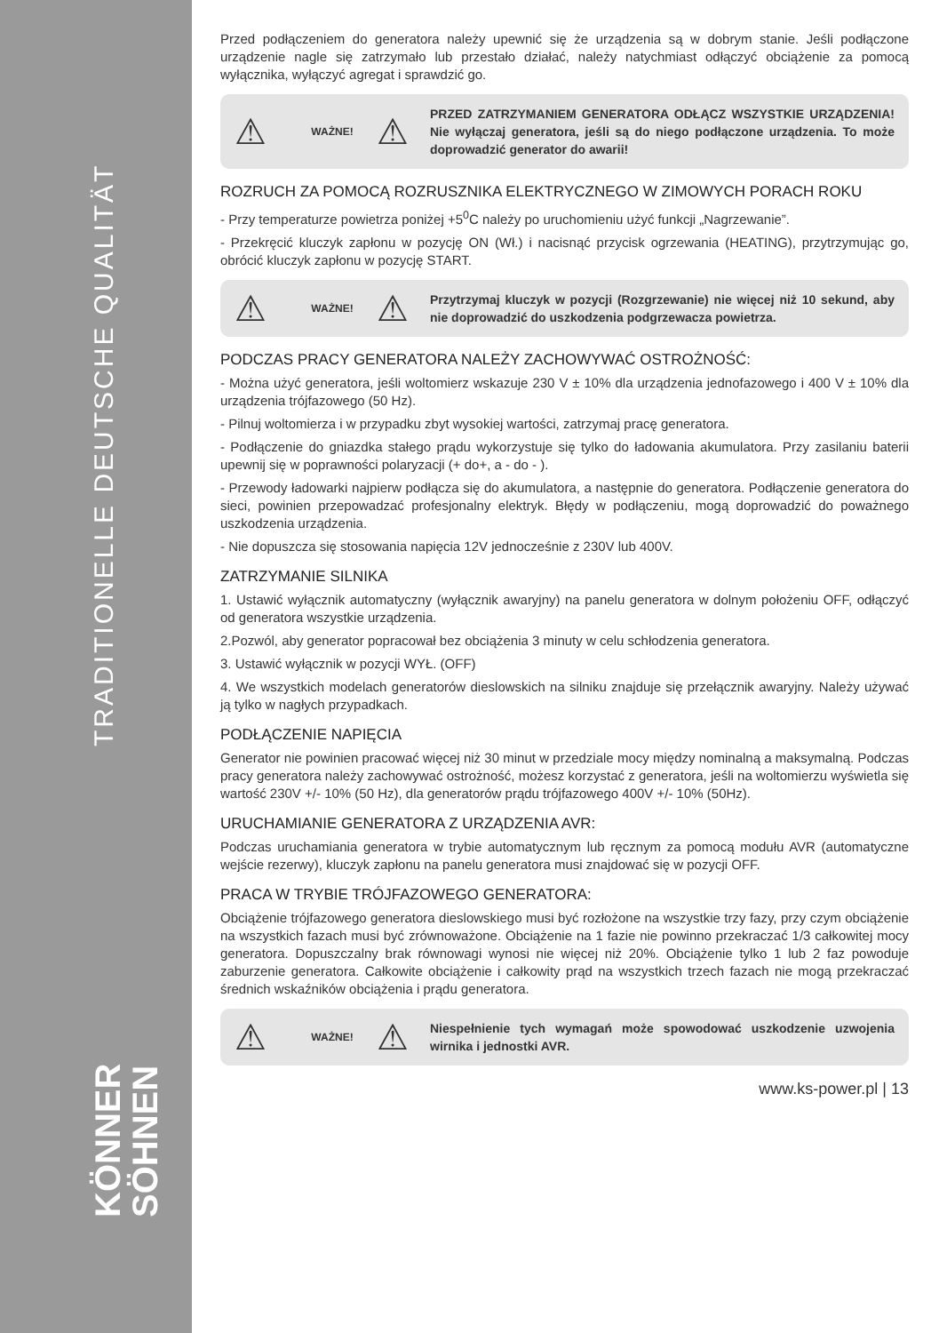TRADITIONELLE DEUTSCHE QUALITÄT
KÖNNER
SÖHNEN
Przed podłączeniem do generatora należy upewnić się że urządzenia są w dobrym stanie. Jeśli podłączone urządzenie nagle się zatrzymało lub przestało działać, należy natychmiast odłączyć obciążenie za pomocą wyłącznika, wyłączyć agregat i sprawdzić go.
⚠ WAŻNE! ⚠ PRZED ZATRZYMANIEM GENERATORA ODŁĄCZ WSZYSTKIE URZĄDZENIA! Nie wyłączaj generatora, jeśli są do niego podłączone urządzenia. To może doprowadzić generator do awarii!
ROZRUCH ZA POMOCĄ ROZRUSZNIKA ELEKTRYCZNEGO W ZIMOWYCH PORACH ROKU
- Przy temperaturze powietrza poniżej +5<sup>0</sup>C należy po uruchomieniu użyć funkcji „Nagrzewanie”.
- Przekręcić kluczyk zapłonu w pozycję ON (Wł.) i nacisnąć przycisk ogrzewania (HEATING), przytrzymując go, obrócić kluczyk zapłonu w pozycję START.
⚠ WAŻNE! ⚠ Przytrzymaj kluczyk w pozycji (Rozgrzewanie) nie więcej niż 10 sekund, aby nie doprowadzić do uszkodzenia podgrzewacza powietrza.
PODCZAS PRACY GENERATORA NALEŻY ZACHOWYWAĆ OSTROŻNOŚĆ:
- Można użyć generatora, jeśli woltomierz wskazuje 230 V ± 10% dla urządzenia jednofazowego i 400 V ± 10% dla urządzenia trójfazowego (50 Hz).
- Pilnuj woltomierza i w przypadku zbyt wysokiej wartości, zatrzymaj pracę generatora.
- Podłączenie do gniazdka stałego prądu wykorzystuje się tylko do ładowania akumulatora. Przy zasilaniu baterii upewnij się w poprawności polaryzacji (+ do+, a - do - ).
- Przewody ładowarki najpierw podłącza się do akumulatora, a następnie do generatora. Podłączenie generatora do sieci, powinien przepowadzać profesjonalny elektryk. Błędy w podłączeniu, mogą doprowadzić do poważnego uszkodzenia urządzenia.
- Nie dopuszcza się stosowania napięcia 12V jednocześnie z 230V lub 400V.
ZATRZYMANIE SILNIKA
1. Ustawić wyłącznik automatyczny (wyłącznik awaryjny) na panelu generatora w dolnym położeniu OFF, odłączyć od generatora wszystkie urządzenia.
2.Pozwól, aby generator popracował bez obciążenia 3 minuty w celu schłodzenia generatora.
3. Ustawić wyłącznik w pozycji WYŁ. (OFF)
4. We wszystkich modelach generatorów dieslowskich na silniku znajduje się przełącznik awaryjny. Należy używać ją tylko w nagłych przypadkach.
PODŁĄCZENIE NAPIĘCIA
Generator nie powinien pracować więcej niż 30 minut w przedziale mocy między nominalną a maksymalną. Podczas pracy generatora należy zachowywać ostrożność, możesz korzystać z generatora, jeśli na woltomierzu wyświetla się wartość 230V +/- 10% (50 Hz), dla generatorów prądu trójfazowego 400V +/- 10% (50Hz).
URUCHAMIANIE GENERATORA Z URZĄDZENIA AVR:
Podczas uruchamiania generatora w trybie automatycznym lub ręcznym za pomocą modułu AVR (automatyczne wejście rezerwy), kluczyk zapłonu na panelu generatora musi znajdować się w pozycji OFF.
PRACA W TRYBIE TRÓJFAZOWEGO GENERATORA:
Obciążenie trójfazowego generatora dieslowskiego musi być rozłożone na wszystkie trzy fazy, przy czym obciążenie na wszystkich fazach musi być zrównoważone. Obciążenie na 1 fazie nie powinno przekraczać 1/3 całkowitej mocy generatora. Dopuszczalny brak równowagi wynosi nie więcej niż 20%. Obciążenie tylko 1 lub 2 faz powoduje zaburzenie generatora. Całkowite obciążenie i całkowity prąd na wszystkich trzech fazach nie mogą przekraczać średnich wskaźników obciążenia i prądu generatora.
⚠ WAŻNE! ⚠ Niespełnienie tych wymagań może spowodować uszkodzenie uzwojenia wirnika i jednostki AVR.
www.ks-power.pl | 13